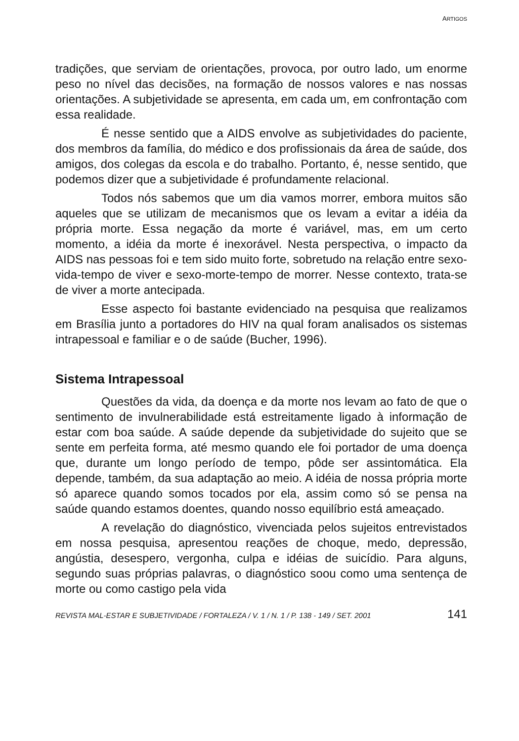ARTIGOS
tradições, que serviam de orientações, provoca, por outro lado, um enorme peso no nível das decisões, na formação de nossos valores e nas nossas orientações. A subjetividade se apresenta, em cada um, em confrontação com essa realidade.
É nesse sentido que a AIDS envolve as subjetividades do paciente, dos membros da família, do médico e dos profissionais da área de saúde, dos amigos, dos colegas da escola e do trabalho. Portanto, é, nesse sentido, que podemos dizer que a subjetividade é profundamente relacional.
Todos nós sabemos que um dia vamos morrer, embora muitos são aqueles que se utilizam de mecanismos que os levam a evitar a idéia da própria morte. Essa negação da morte é variável, mas, em um certo momento, a idéia da morte é inexorável. Nesta perspectiva, o impacto da AIDS nas pessoas foi e tem sido muito forte, sobretudo na relação entre sexo-vida-tempo de viver e sexo-morte-tempo de morrer. Nesse contexto, trata-se de viver a morte antecipada.
Esse aspecto foi bastante evidenciado na pesquisa que realizamos em Brasília junto a portadores do HIV na qual foram analisados os sistemas intrapessoal e familiar e o de saúde (Bucher, 1996).
Sistema Intrapessoal
Questões da vida, da doença e da morte nos levam ao fato de que o sentimento de invulnerabilidade está estreitamente ligado à informação de estar com boa saúde. A saúde depende da subjetividade do sujeito que se sente em perfeita forma, até mesmo quando ele foi portador de uma doença que, durante um longo período de tempo, pôde ser assintomática. Ela depende, também, da sua adaptação ao meio. A idéia de nossa própria morte só aparece quando somos tocados por ela, assim como só se pensa na saúde quando estamos doentes, quando nosso equilíbrio está ameaçado.
A revelação do diagnóstico, vivenciada pelos sujeitos entrevistados em nossa pesquisa, apresentou reações de choque, medo, depressão, angústia, desespero, vergonha, culpa e idéias de suicídio. Para alguns, segundo suas próprias palavras, o diagnóstico soou como uma sentença de morte ou como castigo pela vida
REVISTA MAL-ESTAR E SUBJETIVIDADE / FORTALEZA / V. 1 / N. 1 / P. 138 - 149 / SET. 2001 141